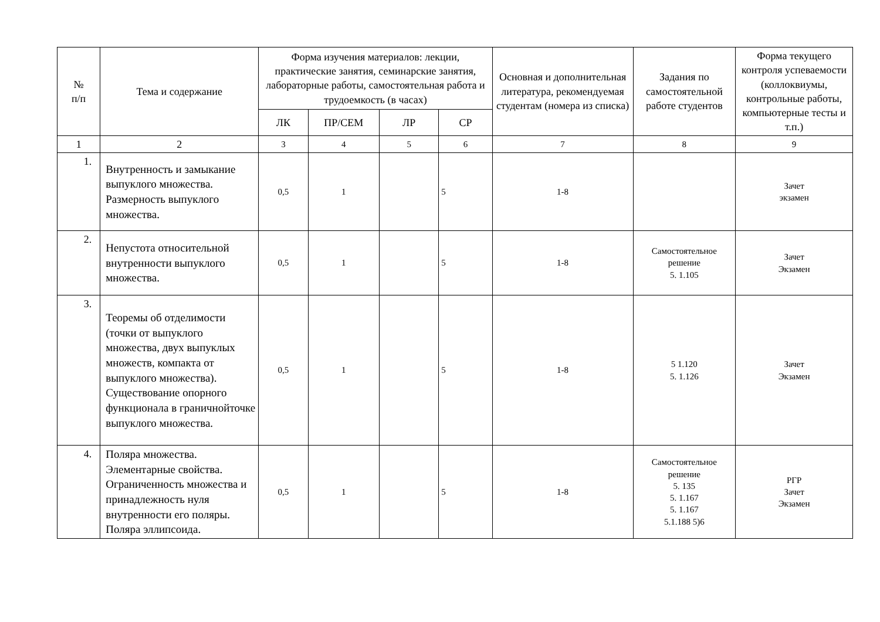| № п/п | Тема и содержание | Форма изучения материалов: лекции, практические занятия, семинарские занятия, лабораторные работы, самостоятельная работа и трудоемкость (в часах) | | | | Основная и дополнительная литература, рекомендуемая студентам (номера из списка) | Задания по самостоятельной работе студентов | Форма текущего контроля успеваемости (коллоквиумы, контрольные работы, компьютерные тесты и т.п.) |
| --- | --- | --- | --- | --- | --- | --- | --- | --- |
| | | ЛК | ПР/СЕМ | ЛР | СР | | | |
| 1 | 2 | 3 | 4 | 5 | 6 | 7 | 8 | 9 |
| 1. | Внутренность и замыкание выпуклого множества. Размерность выпуклого множества. | 0,5 | 1 | | 5 | 1-8 | | Зачет экзамен |
| 2. | Непустота относительной внутренности выпуклого множества. | 0,5 | 1 | | 5 | 1-8 | Самостоятельное решение 5. 1.105 | Зачет Экзамен |
| 3. | Теоремы об отделимости (точки от выпуклого множества, двух выпуклых множеств, компакта от выпуклого множества). Существование опорного функционала в граничнойточке выпуклого множества. | 0,5 | 1 | | 5 | 1-8 | 5 1.120 5. 1.126 | Зачет Экзамен |
| 4. | Поляра множества. Элементарные свойства. Ограниченность множества и принадлежность нуля внутренности его поляры. Поляра эллипсоида. | 0,5 | 1 | | 5 | 1-8 | Самостоятельное решение 5. 135 5. 1.167 5. 1.167 5.1.188 5)6 | РГР Зачет Экзамен |